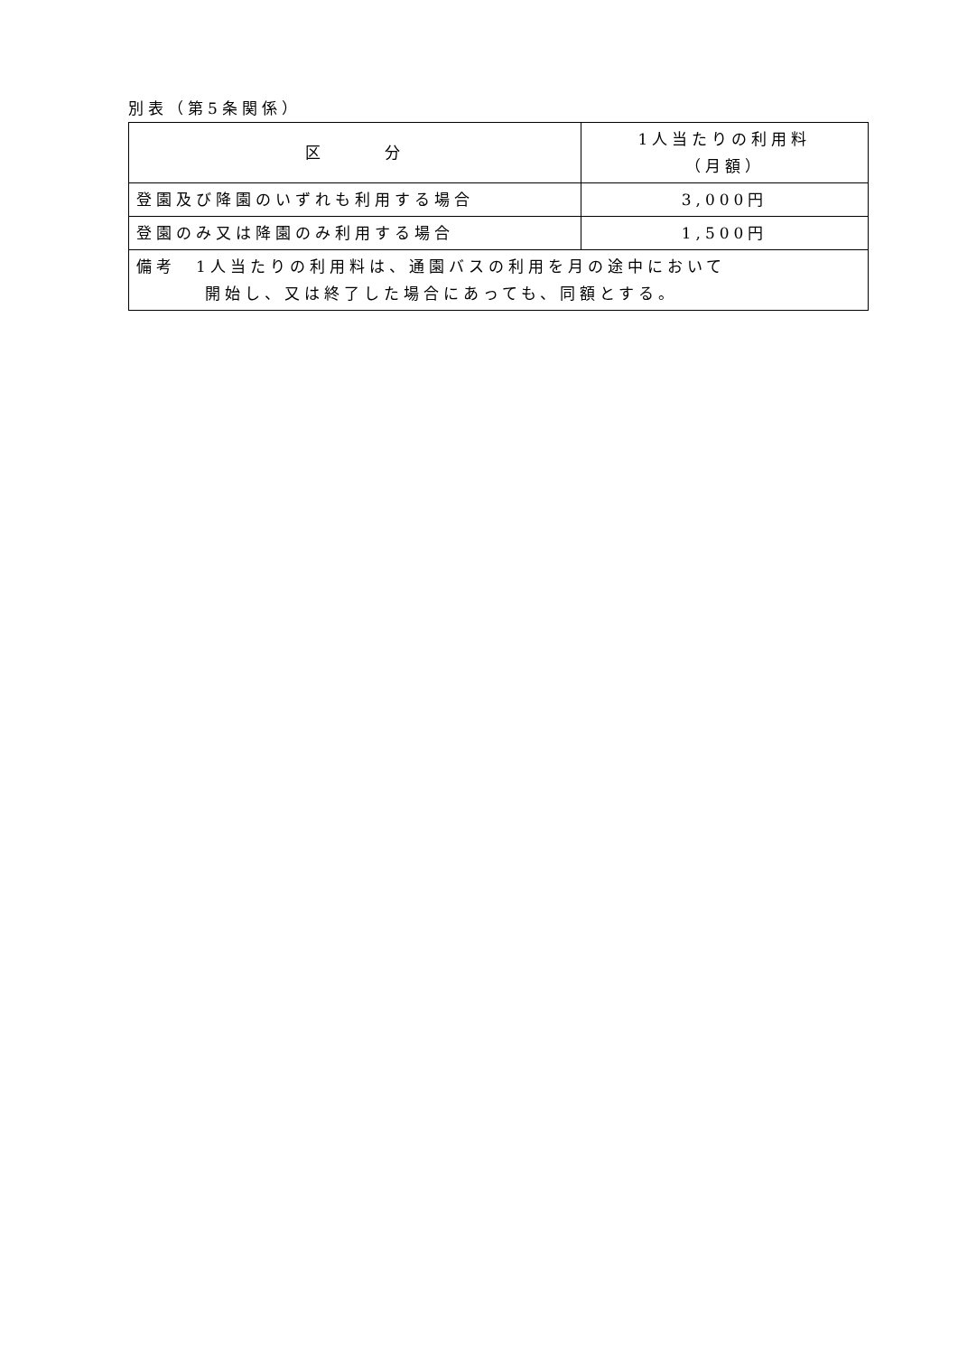別表（第5条関係）
| 区 分 | 1人当たりの利用料 （月額） |
| --- | --- |
| 登園及び降園のいずれも利用する場合 | 3,000円 |
| 登園のみ又は降園のみ利用する場合 | 1,500円 |
| 備考 1人当たりの利用料は、通園バスの利用を月の途中において 開始し、又は終了した場合にあっても、同額とする。 | |